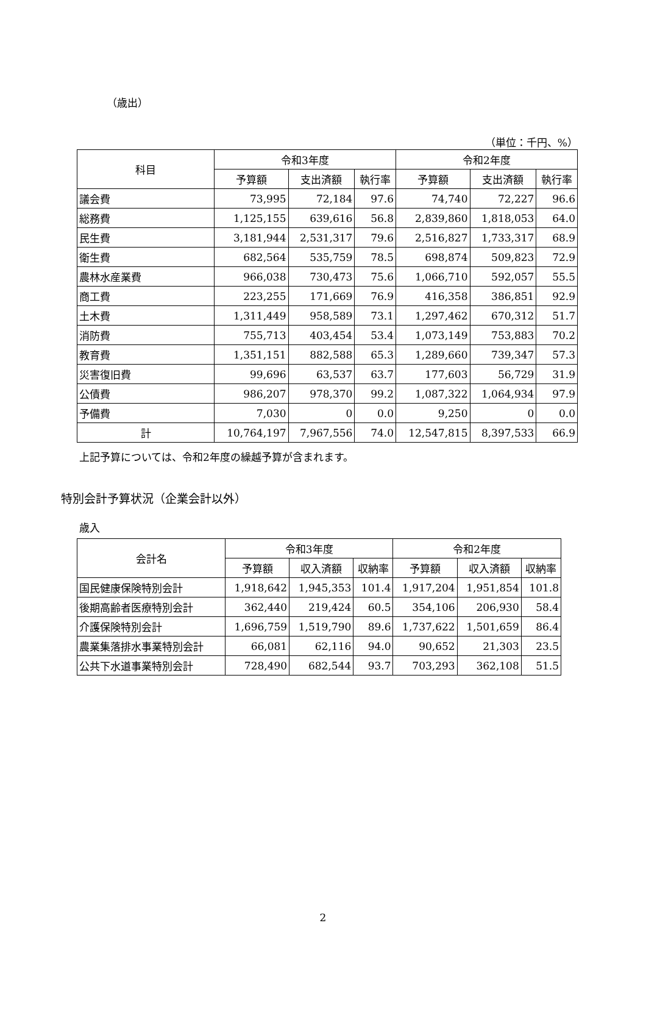（歳出）
（単位：千円、%）
| 科目 | 令和3年度 | | | 令和2年度 | | |
| --- | --- | --- | --- | --- | --- | --- |
| | 予算額 | 支出済額 | 執行率 | 予算額 | 支出済額 | 執行率 |
| 議会費 | 73,995 | 72,184 | 97.6 | 74,740 | 72,227 | 96.6 |
| 総務費 | 1,125,155 | 639,616 | 56.8 | 2,839,860 | 1,818,053 | 64.0 |
| 民生費 | 3,181,944 | 2,531,317 | 79.6 | 2,516,827 | 1,733,317 | 68.9 |
| 衛生費 | 682,564 | 535,759 | 78.5 | 698,874 | 509,823 | 72.9 |
| 農林水産業費 | 966,038 | 730,473 | 75.6 | 1,066,710 | 592,057 | 55.5 |
| 商工費 | 223,255 | 171,669 | 76.9 | 416,358 | 386,851 | 92.9 |
| 土木費 | 1,311,449 | 958,589 | 73.1 | 1,297,462 | 670,312 | 51.7 |
| 消防費 | 755,713 | 403,454 | 53.4 | 1,073,149 | 753,883 | 70.2 |
| 教育費 | 1,351,151 | 882,588 | 65.3 | 1,289,660 | 739,347 | 57.3 |
| 災害復旧費 | 99,696 | 63,537 | 63.7 | 177,603 | 56,729 | 31.9 |
| 公債費 | 986,207 | 978,370 | 99.2 | 1,087,322 | 1,064,934 | 97.9 |
| 予備費 | 7,030 | 0 | 0.0 | 9,250 | 0 | 0.0 |
| 計 | 10,764,197 | 7,967,556 | 74.0 | 12,547,815 | 8,397,533 | 66.9 |
上記予算については、令和2年度の繰越予算が含まれます。
特別会計予算状況（企業会計以外）
歳入
| 会計名 | 令和3年度 | | | 令和2年度 | | |
| --- | --- | --- | --- | --- | --- | --- |
| | 予算額 | 収入済額 | 収納率 | 予算額 | 収入済額 | 収納率 |
| 国民健康保険特別会計 | 1,918,642 | 1,945,353 | 101.4 | 1,917,204 | 1,951,854 | 101.8 |
| 後期高齢者医療特別会計 | 362,440 | 219,424 | 60.5 | 354,106 | 206,930 | 58.4 |
| 介護保険特別会計 | 1,696,759 | 1,519,790 | 89.6 | 1,737,622 | 1,501,659 | 86.4 |
| 農業集落排水事業特別会計 | 66,081 | 62,116 | 94.0 | 90,652 | 21,303 | 23.5 |
| 公共下水道事業特別会計 | 728,490 | 682,544 | 93.7 | 703,293 | 362,108 | 51.5 |
2